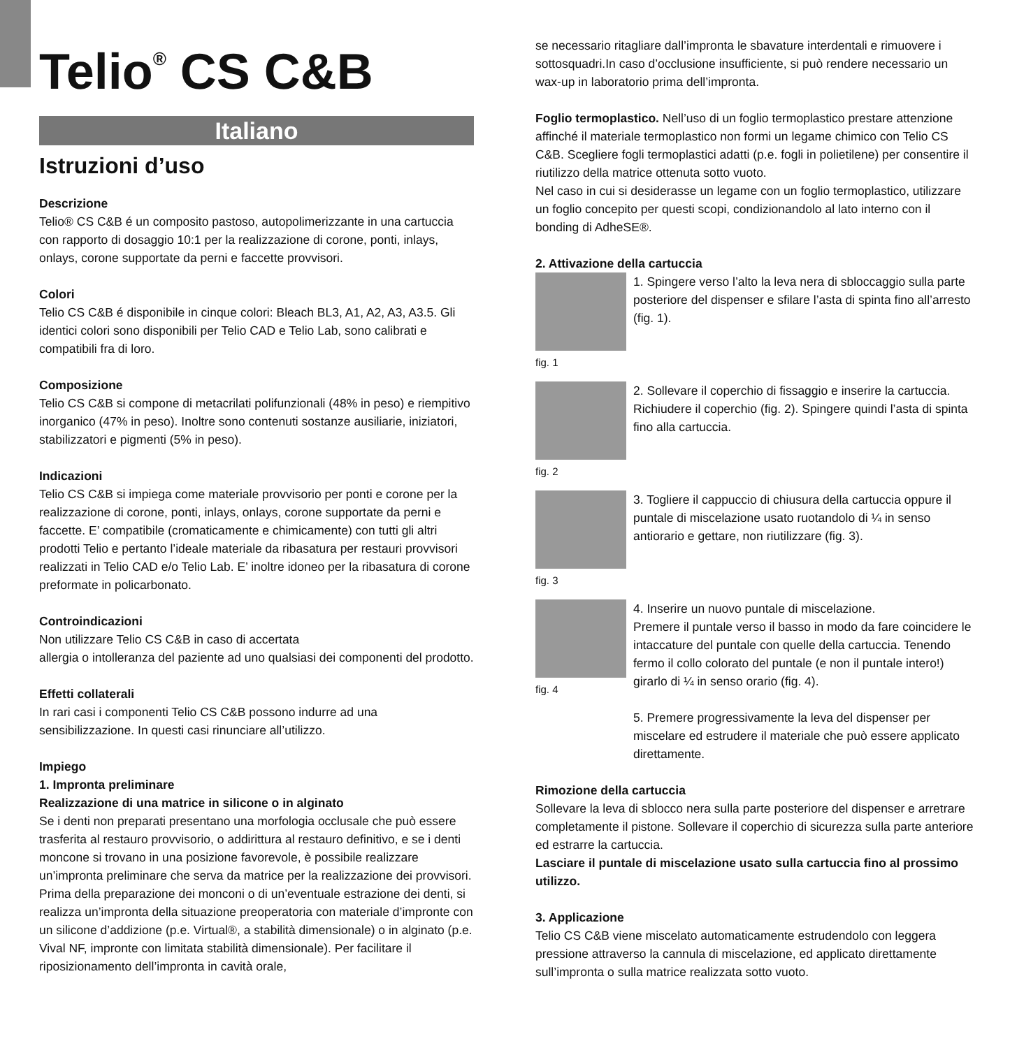Telio<sup>®</sup> CS C&B
Italiano
Istruzioni d’uso
Descrizione
Telio® CS C&B é un composito pastoso, autopolimerizzante in una cartuccia con rapporto di dosaggio 10:1 per la realizzazione di corone, ponti, inlays, onlays, corone supportate da perni e faccette provvisori.
Colori
Telio CS C&B é disponibile in cinque colori: Bleach BL3, A1, A2, A3, A3.5. Gli identici colori sono disponibili per Telio CAD e Telio Lab, sono calibrati e compatibili fra di loro.
Composizione
Telio CS C&B si compone di metacrilati polifunzionali (48% in peso) e riempitivo inorganico (47% in peso). Inoltre sono contenuti sostanze ausiliarie, iniziatori, stabilizzatori e pigmenti (5% in peso).
Indicazioni
Telio CS C&B si impiega come materiale provvisorio per ponti e corone per la realizzazione di corone, ponti, inlays, onlays, corone supportate da perni e faccette. E’ compatibile (cromaticamente e chimicamente) con tutti gli altri prodotti Telio e pertanto l’ideale materiale da ribasatura per restauri provvisori realizzati in Telio CAD e/o Telio Lab. E’ inoltre idoneo per la ribasatura di corone preformate in policarbonato.
Controindicazioni
Non utilizzare Telio CS C&B in caso di accertata
allergia o intolleranza del paziente ad uno qualsiasi dei componenti del prodotto.
Effetti collaterali
In rari casi i componenti Telio CS C&B possono indurre ad una sensibilizzazione. In questi casi rinunciare all’utilizzo.
Impiego
1. Impronta preliminare
Realizzazione di una matrice in silicone o in alginato
Se i denti non preparati presentano una morfologia occlusale che può essere trasferita al restauro provvisorio, o addirittura al restauro definitivo, e se i denti moncone si trovano in una posizione favorevole, è possibile realizzare un’impronta preliminare che serva da matrice per la realizzazione dei provvisori. Prima della preparazione dei monconi o di un’eventuale estrazione dei denti, si realizza un’impronta della situazione preoperatoria con materiale d’impronte con un silicone d’addizione (p.e. Virtual®, a stabilità dimensionale) o in alginato (p.e. Vival NF, impronte con limitata stabilità dimensionale). Per facilitare il riposizionamento dell’impronta in cavità orale,
se necessario ritagliare dall’impronta le sbavature interdentali e rimuovere i sottosquadri.In caso d’occlusione insufficiente, si può rendere necessario un wax-up in laboratorio prima dell’impronta.
Foglio termoplastico. Nell’uso di un foglio termoplastico prestare attenzione affinché il materiale termoplastico non formi un legame chimico con Telio CS C&B. Scegliere fogli termoplastici adatti (p.e. fogli in polietilene) per consentire il riutilizzo della matrice ottenuta sotto vuoto.
Nel caso in cui si desiderasse un legame con un foglio termoplastico, utilizzare un foglio concepito per questi scopi, condizionandolo al lato interno con il bonding di AdheSE®.
2. Attivazione della cartuccia
fig. 1
1. Spingere verso l’alto la leva nera di sbloccaggio sulla parte posteriore del dispenser e sfilare l’asta di spinta fino all’arresto (fig. 1).
fig. 2
2. Sollevare il coperchio di fissaggio e inserire la cartuccia. Richiudere il coperchio (fig. 2). Spingere quindi l’asta di spinta fino alla cartuccia.
fig. 3
3. Togliere il cappuccio di chiusura della cartuccia oppure il puntale di miscelazione usato ruotandolo di ¼ in senso antiorario e gettare, non riutilizzare (fig. 3).
fig. 4
4. Inserire un nuovo puntale di miscelazione.
Premere il puntale verso il basso in modo da fare coincidere le intaccature del puntale con quelle della cartuccia. Tenendo fermo il collo colorato del puntale (e non il puntale intero!) girarlo di ¼ in senso orario (fig. 4).
5. Premere progressivamente la leva del dispenser per miscelare ed estrudere il materiale che può essere applicato direttamente.
Rimozione della cartuccia
Sollevare la leva di sblocco nera sulla parte posteriore del dispenser e arretrare completamente il pistone. Sollevare il coperchio di sicurezza sulla parte anteriore ed estrarre la cartuccia.
Lasciare il puntale di miscelazione usato sulla cartuccia fino al prossimo utilizzo.
3. Applicazione
Telio CS C&B viene miscelato automaticamente estrudendolo con leggera pressione attraverso la cannula di miscelazione, ed applicato direttamente sull’impronta o sulla matrice realizzata sotto vuoto.